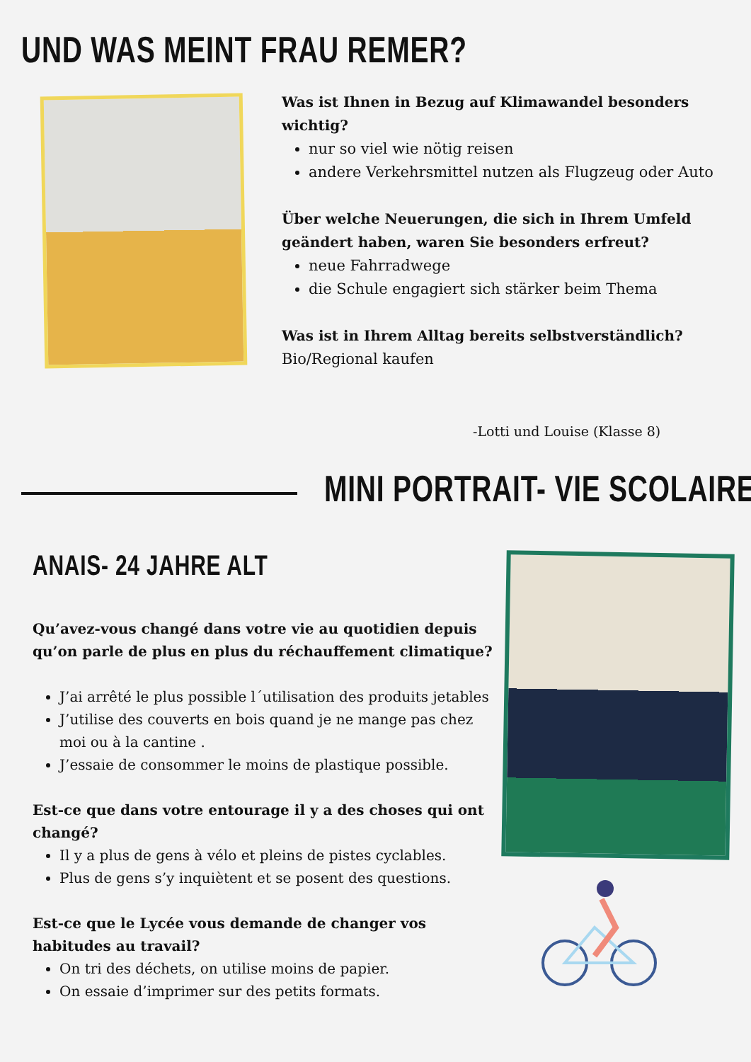UND WAS MEINT FRAU REMER?
Was ist Ihnen in Bezug auf Klimawandel besonders wichtig?
nur so viel wie nötig reisen
andere Verkehrsmittel nutzen als Flugzeug oder Auto
Über welche Neuerungen, die sich in Ihrem Umfeld geändert haben, waren Sie besonders erfreut?
neue Fahrradwege
die Schule engagiert sich stärker beim Thema
Was ist in Ihrem Alltag bereits selbstverständlich?
Bio/Regional kaufen
-Lotti und Louise (Klasse 8)
MINI PORTRAIT- VIE SCOLAIRE
ANAIS- 24 JAHRE ALT
Qu’avez-vous changé dans votre vie au quotidien depuis qu’on parle de plus en plus du réchauffement climatique?
J’ai arrêté le plus possible l´utilisation des produits jetables
J’utilise des couverts en bois quand je ne mange pas chez moi ou à la cantine .
J’essaie de consommer le moins de plastique possible.
Est-ce que dans votre entourage il y a des choses qui ont changé?
Il y a plus de gens à vélo et pleins de pistes cyclables.
Plus de gens s’y inquiètent et se posent des questions.
Est-ce que le Lycée vous demande de changer vos habitudes au travail?
On tri des déchets, on utilise moins de papier.
On essaie d’imprimer sur des petits formats.